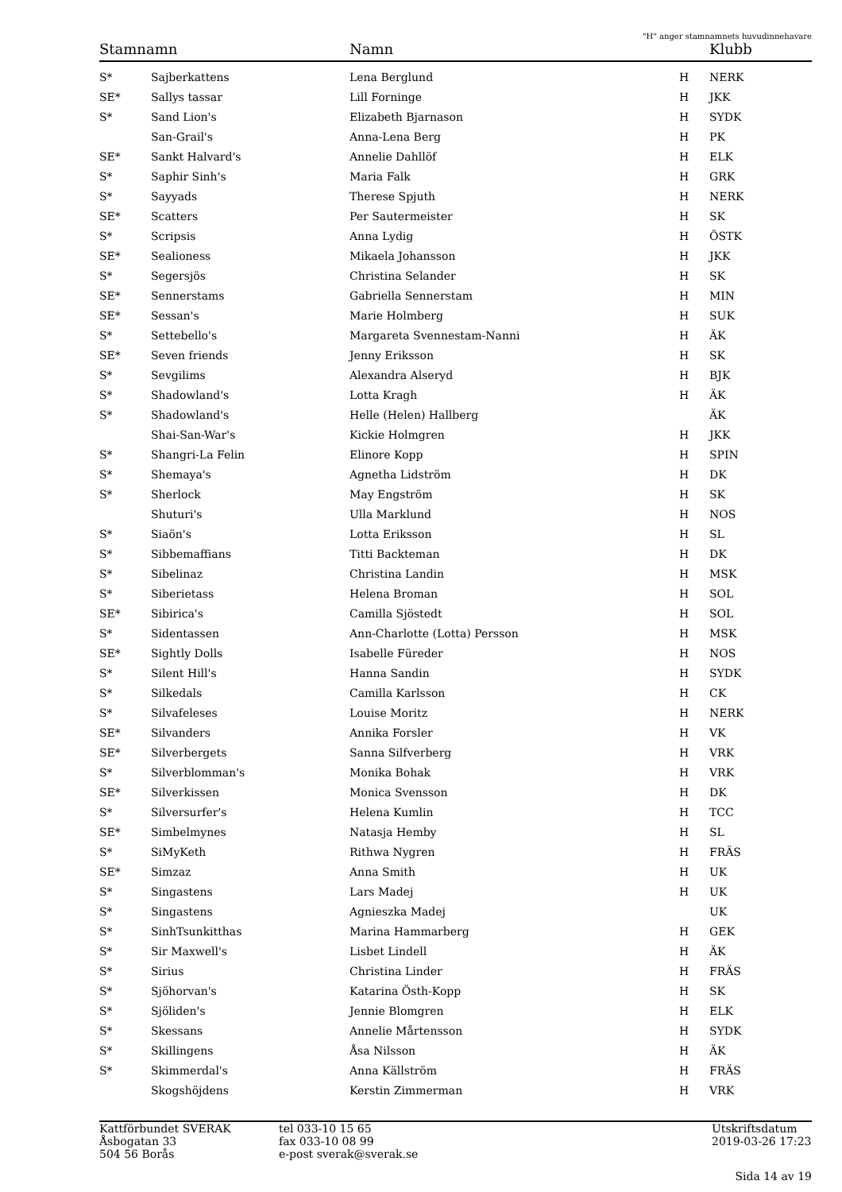"H" anger stamnamnets huvudinnehavare
| Stamnamn | | Namn | | Klubb |
| --- | --- | --- | --- | --- |
| S* | Sajberkattens | Lena Berglund | H | NERK |
| SE* | Sallys tassar | Lill Forninge | H | JKK |
| S* | Sand Lion's | Elizabeth Bjarnason | H | SYDK |
| | San-Grail's | Anna-Lena Berg | H | PK |
| SE* | Sankt Halvard's | Annelie Dahllöf | H | ELK |
| S* | Saphir Sinh's | Maria Falk | H | GRK |
| S* | Sayyads | Therese Spjuth | H | NERK |
| SE* | Scatters | Per Sautermeister | H | SK |
| S* | Scripsis | Anna Lydig | H | ÖSTK |
| SE* | Sealioness | Mikaela Johansson | H | JKK |
| S* | Segersjös | Christina Selander | H | SK |
| SE* | Sennerstams | Gabriella Sennerstam | H | MIN |
| SE* | Sessan's | Marie Holmberg | H | SUK |
| S* | Settebello's | Margareta Svennestam-Nanni | H | ÄK |
| SE* | Seven friends | Jenny Eriksson | H | SK |
| S* | Sevgilims | Alexandra Alseryd | H | BJK |
| S* | Shadowland's | Lotta Kragh | H | ÄK |
| S* | Shadowland's | Helle (Helen) Hallberg | | ÄK |
| | Shai-San-War's | Kickie Holmgren | H | JKK |
| S* | Shangri-La Felin | Elinore Kopp | H | SPIN |
| S* | Shemaya's | Agnetha Lidström | H | DK |
| S* | Sherlock | May Engström | H | SK |
| | Shuturi's | Ulla Marklund | H | NOS |
| S* | Siaön's | Lotta Eriksson | H | SL |
| S* | Sibbemaffians | Titti Backteman | H | DK |
| S* | Sibelinaz | Christina Landin | H | MSK |
| S* | Siberietass | Helena Broman | H | SOL |
| SE* | Sibirica's | Camilla Sjöstedt | H | SOL |
| S* | Sidentassen | Ann-Charlotte (Lotta) Persson | H | MSK |
| SE* | Sightly Dolls | Isabelle Füreder | H | NOS |
| S* | Silent Hill's | Hanna Sandin | H | SYDK |
| S* | Silkedals | Camilla Karlsson | H | CK |
| S* | Silvafeleses | Louise Moritz | H | NERK |
| SE* | Silvanders | Annika Forsler | H | VK |
| SE* | Silverbergets | Sanna Silfverberg | H | VRK |
| S* | Silverblomman's | Monika Bohak | H | VRK |
| SE* | Silverkissen | Monica Svensson | H | DK |
| S* | Silversurfer's | Helena Kumlin | H | TCC |
| SE* | Simbelmynes | Natasja Hemby | H | SL |
| S* | SiMyKeth | Rithwa Nygren | H | FRÄS |
| SE* | Simzaz | Anna Smith | H | UK |
| S* | Singastens | Lars Madej | H | UK |
| S* | Singastens | Agnieszka Madej | | UK |
| S* | SinhTsunkitthas | Marina Hammarberg | H | GEK |
| S* | Sir Maxwell's | Lisbet Lindell | H | ÄK |
| S* | Sirius | Christina Linder | H | FRÄS |
| S* | Sjöhorvan's | Katarina Östh-Kopp | H | SK |
| S* | Sjöliden's | Jennie Blomgren | H | ELK |
| S* | Skessans | Annelie Mårtensson | H | SYDK |
| S* | Skillingens | Åsa Nilsson | H | ÄK |
| S* | Skimmerdal's | Anna Källström | H | FRÄS |
| | Skogshöjdens | Kerstin Zimmerman | H | VRK |
Kattförbundet SVERAK
Åsbogatan 33
504 56 Borås
tel 033-10 15 65
fax 033-10 08 99
e-post sverak@sverak.se
Utskriftsdatum
2019-03-26 17:23
Sida 14 av 19